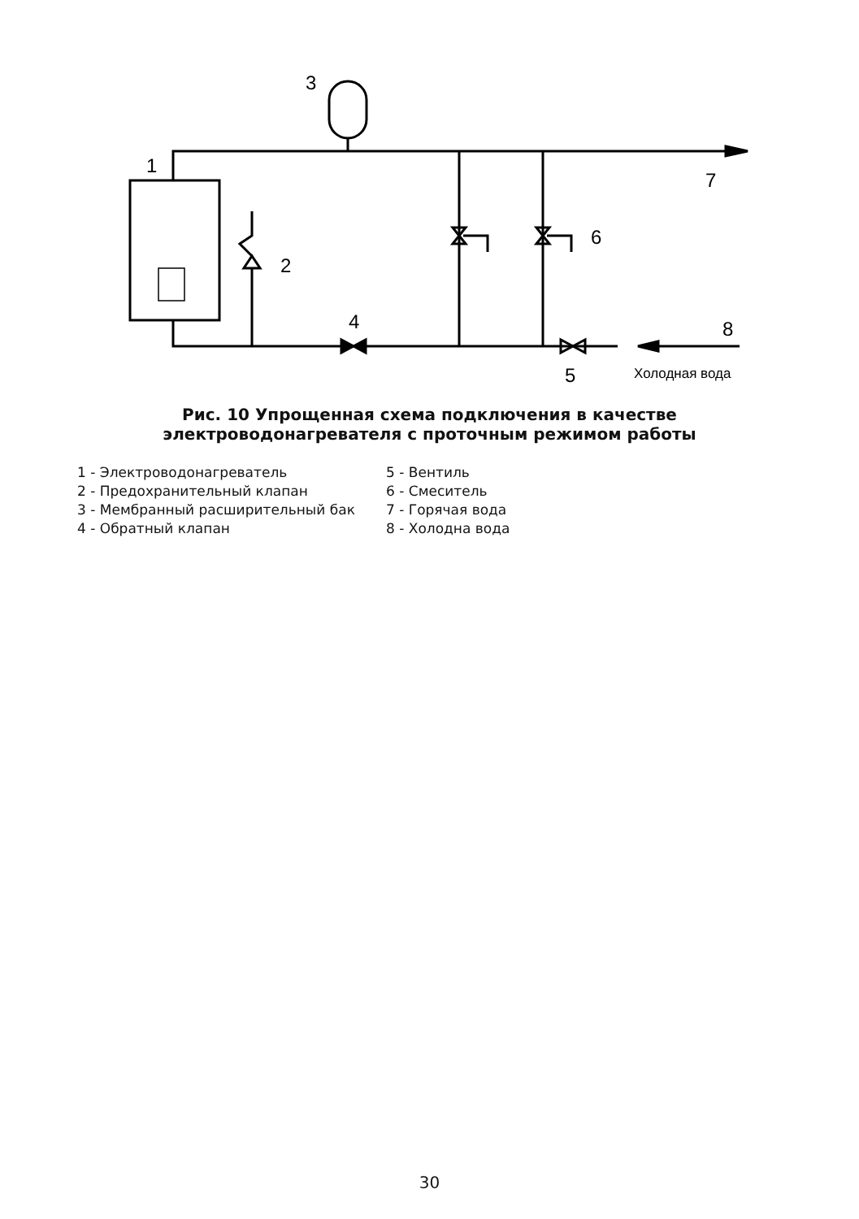1
2
3
4
5
6
7
8
Холодная вода
Рис. 10 Упрощенная схема подключения в качестве
электроводонагревателя с проточным режимом работы
1 - Электроводонагреватель
2 - Предохранительный клапан
3 - Мембранный расширительный бак
4 - Обратный клапан
5 - Вентиль
6 - Смеситель
7 - Горячая вода
8 - Холодна вода
30